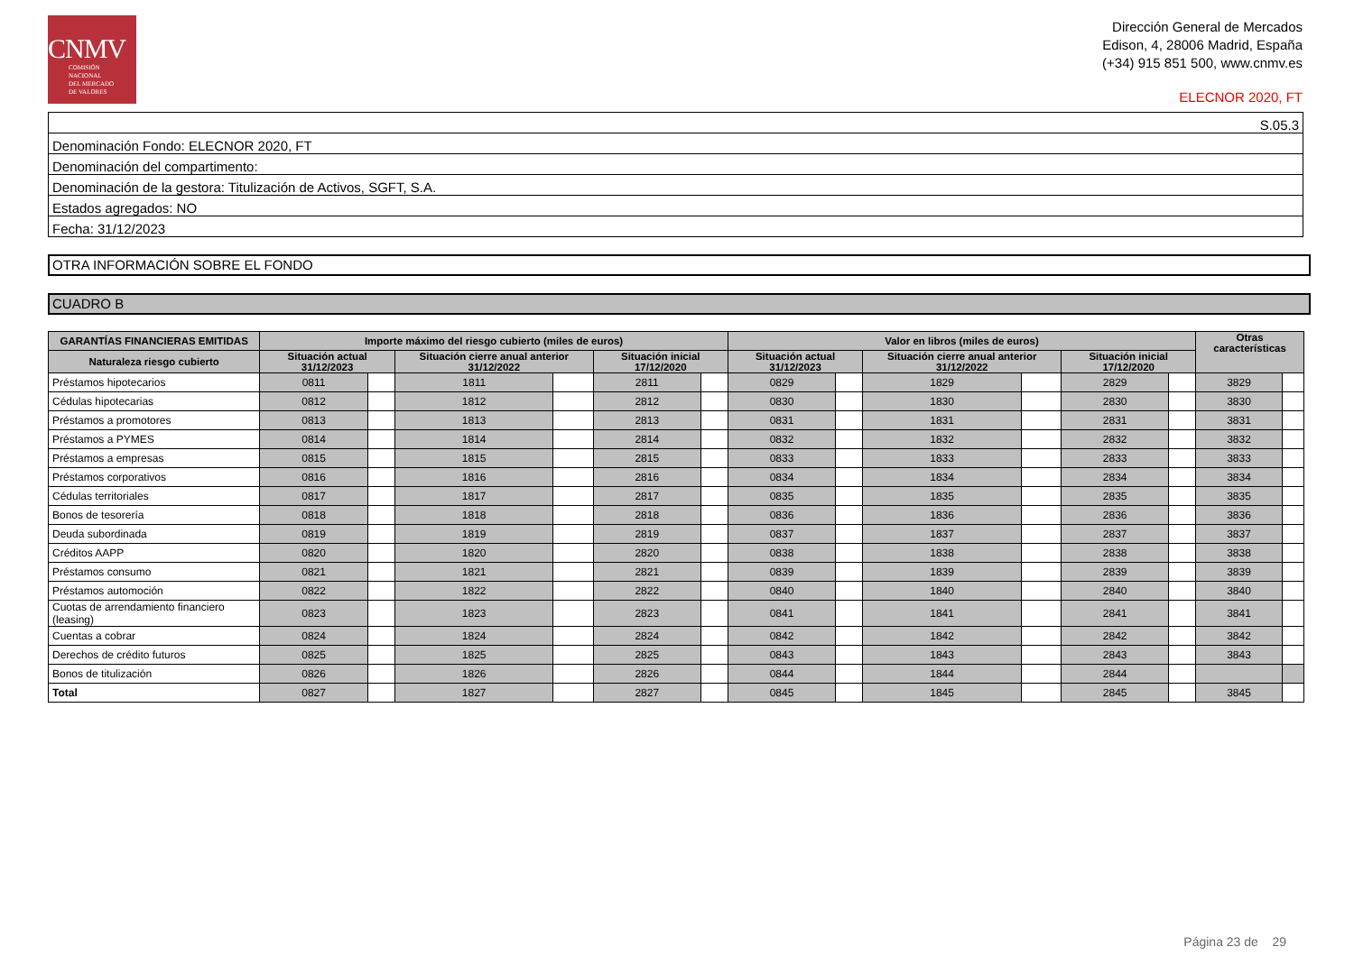CNMV
COMISIÓN
NACIONAL
DEL MERCADO
DE VALORES
Dirección General de Mercados
Edison, 4, 28006 Madrid, España
(+34) 915 851 500, www.cnmv.es
ELECNOR 2020, FT
| S.05.3 |
| Denominación Fondo: ELECNOR 2020, FT |
| Denominación del compartimento: |
| Denominación de la gestora: Titulización de Activos, SGFT, S.A. |
| Estados agregados: NO |
| Fecha: 31/12/2023 |
OTRA INFORMACIÓN SOBRE EL FONDO
CUADRO B
| GARANTÍAS FINANCIERAS EMITIDAS | Importe máximo del riesgo cubierto (miles de euros) | | | | | | Valor en libros (miles de euros) | | | | | | Otras características | |
| --- | --- | --- | --- | --- | --- | --- | --- | --- | --- | --- | --- | --- | --- | --- |
| Naturaleza riesgo cubierto | Situación actual 31/12/2023 | | Situación cierre anual anterior 31/12/2022 | | Situación inicial 17/12/2020 | | Situación actual 31/12/2023 | | Situación cierre anual anterior 31/12/2022 | | Situación inicial 17/12/2020 | | | |
| Préstamos hipotecarios | 0811 | | 1811 | | 2811 | | 0829 | | 1829 | | 2829 | | 3829 | |
| Cédulas hipotecarias | 0812 | | 1812 | | 2812 | | 0830 | | 1830 | | 2830 | | 3830 | |
| Préstamos a promotores | 0813 | | 1813 | | 2813 | | 0831 | | 1831 | | 2831 | | 3831 | |
| Préstamos a PYMES | 0814 | | 1814 | | 2814 | | 0832 | | 1832 | | 2832 | | 3832 | |
| Préstamos a empresas | 0815 | | 1815 | | 2815 | | 0833 | | 1833 | | 2833 | | 3833 | |
| Préstamos corporativos | 0816 | | 1816 | | 2816 | | 0834 | | 1834 | | 2834 | | 3834 | |
| Cédulas territoriales | 0817 | | 1817 | | 2817 | | 0835 | | 1835 | | 2835 | | 3835 | |
| Bonos de tesorería | 0818 | | 1818 | | 2818 | | 0836 | | 1836 | | 2836 | | 3836 | |
| Deuda subordinada | 0819 | | 1819 | | 2819 | | 0837 | | 1837 | | 2837 | | 3837 | |
| Créditos AAPP | 0820 | | 1820 | | 2820 | | 0838 | | 1838 | | 2838 | | 3838 | |
| Préstamos consumo | 0821 | | 1821 | | 2821 | | 0839 | | 1839 | | 2839 | | 3839 | |
| Préstamos automoción | 0822 | | 1822 | | 2822 | | 0840 | | 1840 | | 2840 | | 3840 | |
| Cuotas de arrendamiento financiero (leasing) | 0823 | | 1823 | | 2823 | | 0841 | | 1841 | | 2841 | | 3841 | |
| Cuentas a cobrar | 0824 | | 1824 | | 2824 | | 0842 | | 1842 | | 2842 | | 3842 | |
| Derechos de crédito futuros | 0825 | | 1825 | | 2825 | | 0843 | | 1843 | | 2843 | | 3843 | |
| Bonos de titulización | 0826 | | 1826 | | 2826 | | 0844 | | 1844 | | 2844 | | | |
| Total | 0827 | | 1827 | | 2827 | | 0845 | | 1845 | | 2845 | | 3845 | |
Página 23 de 29